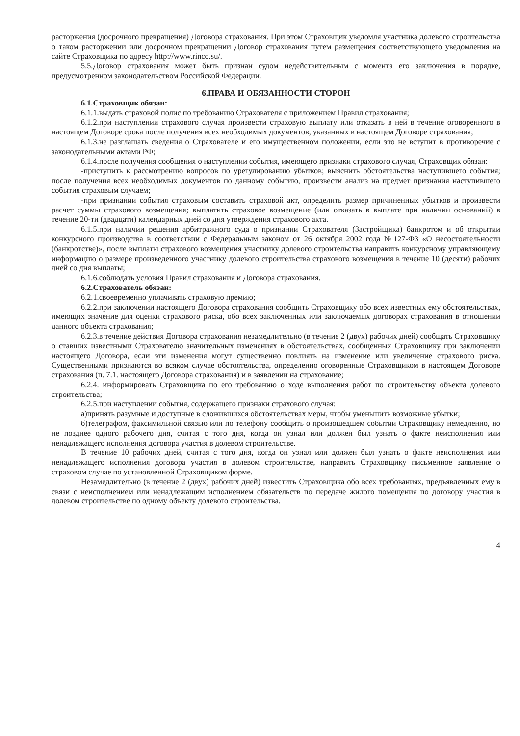расторжения (досрочного прекращения) Договора страхования. При этом Страховщик уведомля участника долевого строительства о таком расторжении или досрочном прекращении Договор страхования путем размещения соответствующего уведомления на сайте Страховщика по адресу http://www.rinco.su/.
5.5.Договор страхования может быть признан судом недействительным с момента его заключения в порядке, предусмотренном законодательством Российской Федерации.
6.ПРАВА И ОБЯЗАННОСТИ СТОРОН
6.1.Страховщик обязан:
6.1.1.выдать страховой полис по требованию Страхователя с приложением Правил страхования;
6.1.2.при наступлении страхового случая произвести страховую выплату или отказать в ней в течение оговоренного в настоящем Договоре срока после получения всех необходимых документов, указанных в настоящем Договоре страхования;
6.1.3.не разглашать сведения о Страхователе и его имущественном положении, если это не вступит в противоречие с законодательными актами РФ;
6.1.4.после получения сообщения о наступлении события, имеющего признаки страхового случая, Страховщик обязан:
-приступить к рассмотрению вопросов по урегулированию убытков; выяснить обстоятельства наступившего события; после получения всех необходимых документов по данному событию, произвести анализ на предмет признания наступившего события страховым случаем;
-при признании события страховым составить страховой акт, определить размер причиненных убытков и произвести расчет суммы страхового возмещения; выплатить страховое возмещение (или отказать в выплате при наличии оснований) в течение 20-ти (двадцати) календарных дней со дня утверждения страхового акта.
6.1.5.при наличии решения арбитражного суда о признании Страхователя (Застройщика) банкротом и об открытии конкурсного производства в соответствии с Федеральным законом от 26 октября 2002 года №127-ФЗ «О несостоятельности (банкротстве)», после выплаты страхового возмещения участнику долевого строительства направить конкурсному управляющему информацию о размере произведенного участнику долевого строительства страхового возмещения в течение 10 (десяти) рабочих дней со дня выплаты;
6.1.6.соблюдать условия Правил страхования и Договора страхования.
6.2.Страхователь обязан:
6.2.1.своевременно уплачивать страховую премию;
6.2.2.при заключении настоящего Договора страхования сообщить Страховщику обо всех известных ему обстоятельствах, имеющих значение для оценки страхового риска, обо всех заключенных или заключаемых договорах страхования в отношении данного объекта страхования;
6.2.3.в течение действия Договора страхования незамедлительно (в течение 2 (двух) рабочих дней) сообщать Страховщику о ставших известными Страхователю значительных изменениях в обстоятельствах, сообщенных Страховщику при заключении настоящего Договора, если эти изменения могут существенно повлиять на изменение или увеличение страхового риска. Существенными признаются во всяком случае обстоятельства, определенно оговоренные Страховщиком в настоящем Договоре страхования (п. 7.1. настоящего Договора страхования) и в заявлении на страхование;
6.2.4. информировать Страховщика по его требованию о ходе выполнения работ по строительству объекта долевого строительства;
6.2.5.при наступлении события, содержащего признаки страхового случая:
а)принять разумные и доступные в сложившихся обстоятельствах меры, чтобы уменьшить возможные убытки;
б)телеграфом, факсимильной связью или по телефону сообщить о произошедшем событии Страховщику немедленно, но не позднее одного рабочего дня, считая с того дня, когда он узнал или должен был узнать о факте неисполнения или ненадлежащего исполнения договора участия в долевом строительстве.
В течение 10 рабочих дней, считая с того дня, когда он узнал или должен был узнать о факте неисполнения или ненадлежащего исполнения договора участия в долевом строительстве, направить Страховщику письменное заявление о страховом случае по установленной Страховщиком форме.
Незамедлительно (в течение 2 (двух) рабочих дней) известить Страховщика обо всех требованиях, предъявленных ему в связи с неисполнением или ненадлежащим исполнением обязательств по передаче жилого помещения по договору участия в долевом строительстве по одному объекту долевого строительства.
4